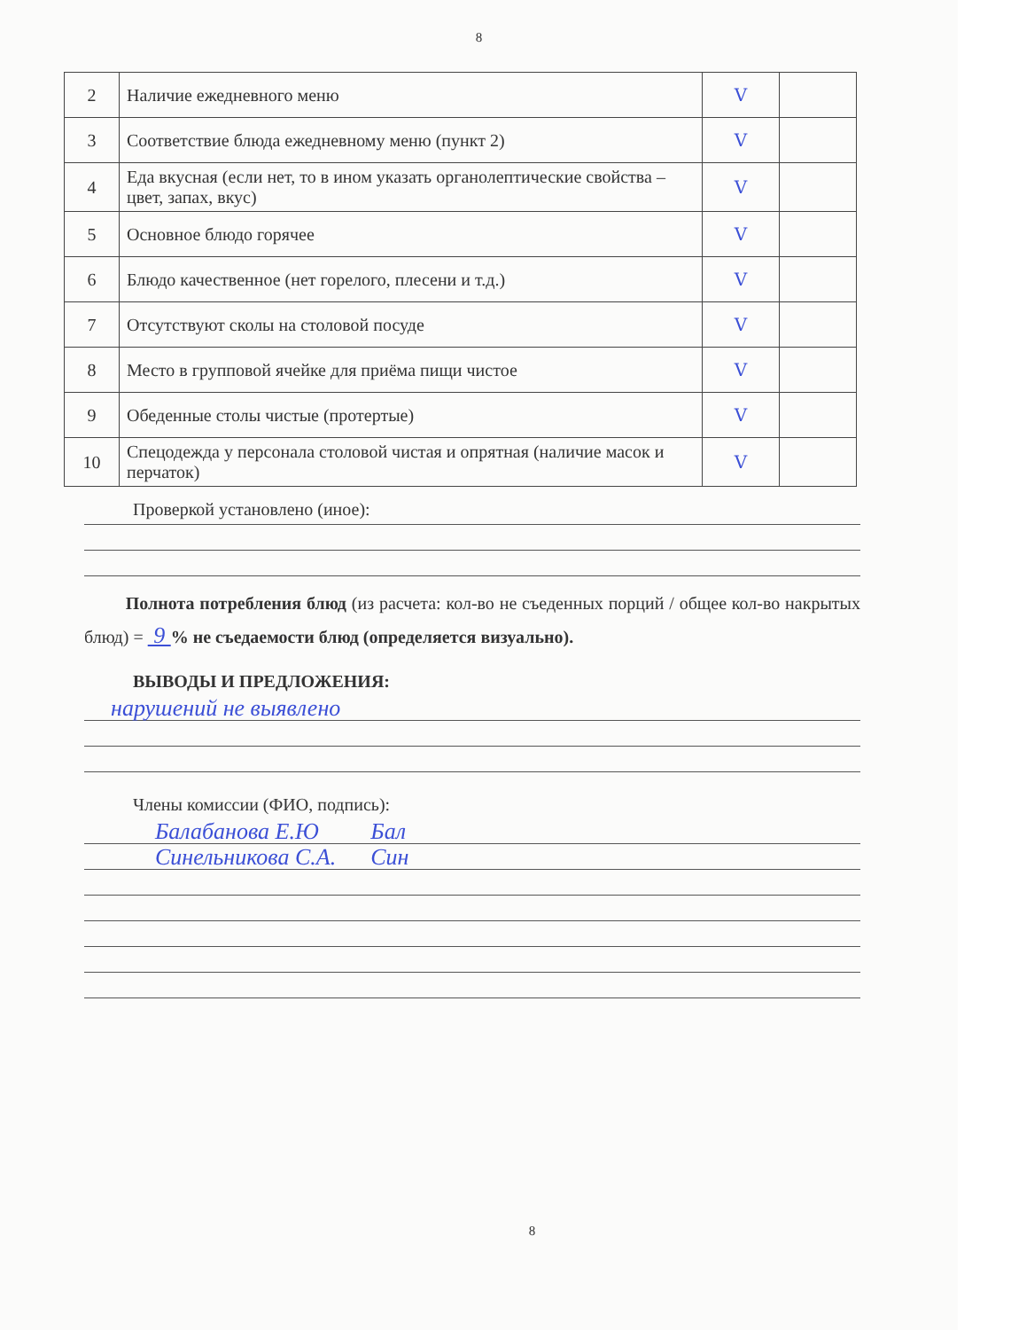8
| 2 | Наличие ежедневного меню | V | |
| 3 | Соответствие блюда ежедневному меню (пункт 2) | V | |
| 4 | Еда вкусная (если нет, то в ином указать органолептические свойства – цвет, запах, вкус) | V | |
| 5 | Основное блюдо горячее | V | |
| 6 | Блюдо качественное (нет горелого, плесени и т.д.) | V | |
| 7 | Отсутствуют сколы на столовой посуде | V | |
| 8 | Место в групповой ячейке для приёма пищи чистое | V | |
| 9 | Обеденные столы чистые (протертые) | V | |
| 10 | Спецодежда у персонала столовой чистая и опрятная (наличие масок и перчаток) | V | |
Проверкой установлено (иное):
Полнота потребления блюд (из расчета: кол-во не съеденных порций / общее кол-во накрытых блюд) = 9 % не съедаемости блюд (определяется визуально).
ВЫВОДЫ И ПРЕДЛОЖЕНИЯ:
нарушений не выявлено
Члены комиссии (ФИО, подпись):
Балабанова Е.Ю Бал
Синельникова С.А. Син
8